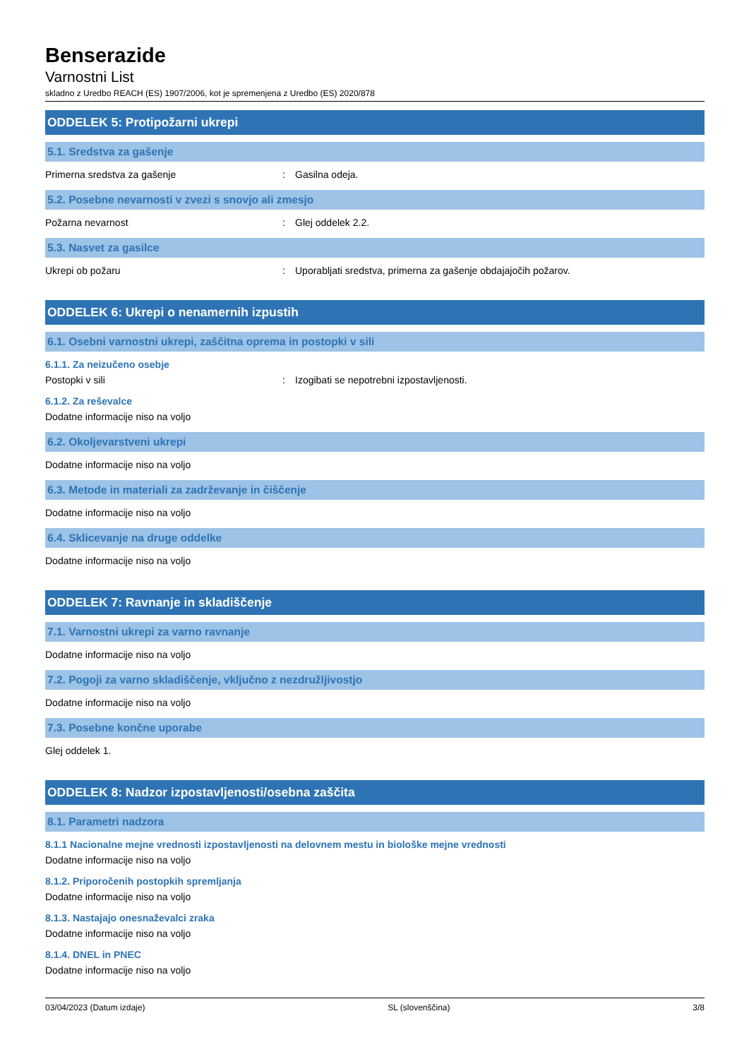Benserazide
Varnostni List
skladno z Uredbo REACH (ES) 1907/2006, kot je spremenjena z Uredbo (ES) 2020/878
ODDELEK 5: Protipožarni ukrepi
5.1. Sredstva za gašenje
Primerna sredstva za gašenje: Gasilna odeja.
5.2. Posebne nevarnosti v zvezi s snovjo ali zmesjo
Požarna nevarnost: Glej oddelek 2.2.
5.3. Nasvet za gasilce
Ukrepi ob požaru: Uporabljati sredstva, primerna za gašenje obdajajočih požarov.
ODDELEK 6: Ukrepi o nenamernih izpustih
6.1. Osebni varnostni ukrepi, zaščitna oprema in postopki v sili
6.1.1. Za neizučeno osebje
Postopki v sili: Izogibati se nepotrebni izpostavljenosti.
6.1.2. Za reševalce
Dodatne informacije niso na voljo
6.2. Okoljevarstveni ukrepi
Dodatne informacije niso na voljo
6.3. Metode in materiali za zadrževanje in čiščenje
Dodatne informacije niso na voljo
6.4. Sklicevanje na druge oddelke
Dodatne informacije niso na voljo
ODDELEK 7: Ravnanje in skladiščenje
7.1. Varnostni ukrepi za varno ravnanje
Dodatne informacije niso na voljo
7.2. Pogoji za varno skladiščenje, vključno z nezdružljivostjo
Dodatne informacije niso na voljo
7.3. Posebne končne uporabe
Glej oddelek 1.
ODDELEK 8: Nadzor izpostavljenosti/osebna zaščita
8.1. Parametri nadzora
8.1.1 Nacionalne mejne vrednosti izpostavljenosti na delovnem mestu in biološke mejne vrednosti
Dodatne informacije niso na voljo
8.1.2. Priporočenih postopkih spremljanja
Dodatne informacije niso na voljo
8.1.3. Nastajajo onesnaževalci zraka
Dodatne informacije niso na voljo
8.1.4. DNEL in PNEC
Dodatne informacije niso na voljo
03/04/2023 (Datum izdaje) SL (slovenščina) 3/8